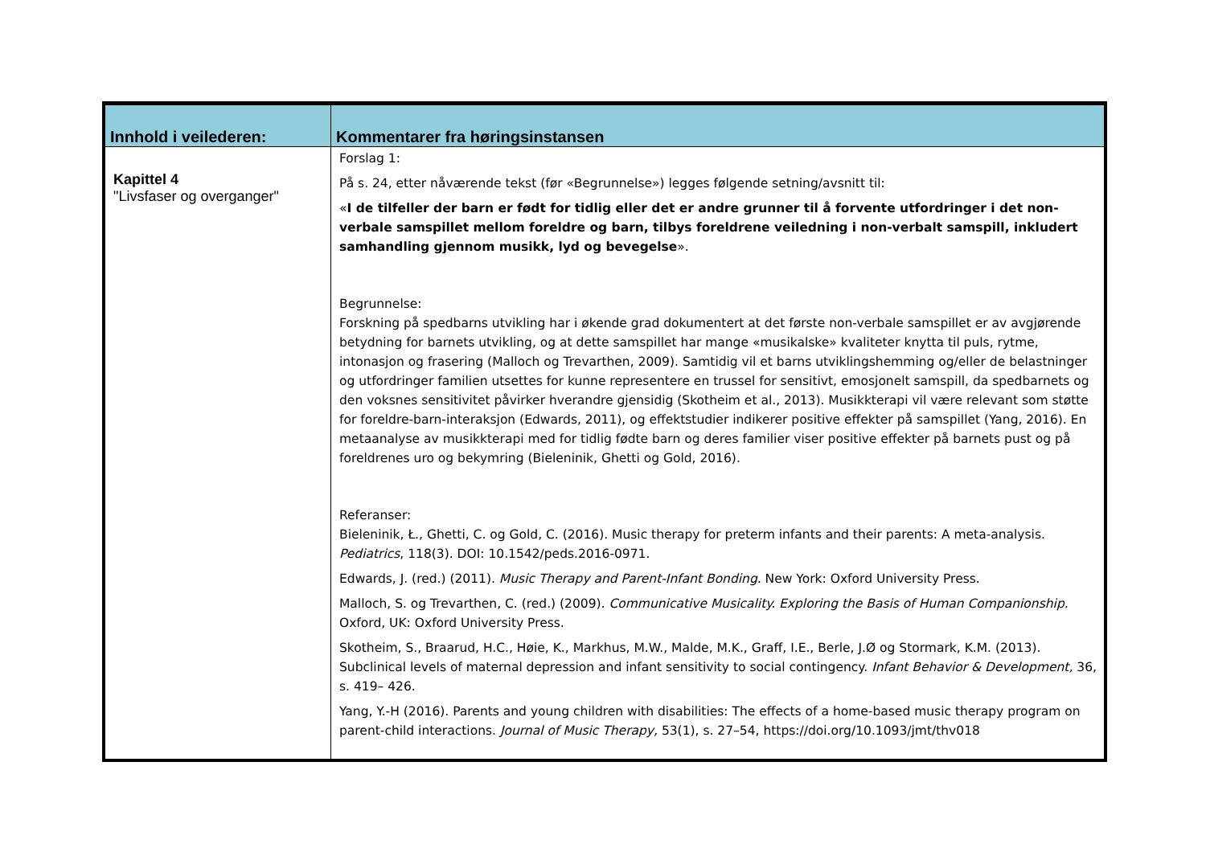| Innhold i veilederen: | Kommentarer fra høringsinstansen |
| --- | --- |
| Kapittel 4 "Livsfaser og overganger" | Forslag 1: På s. 24, etter nåværende tekst (før «Begrunnelse») legges følgende setning/avsnitt til: « I de tilfeller der barn er født for tidlig eller det er andre grunner til å forvente utfordringer i det non-verbale samspillet mellom foreldre og barn, tilbys foreldrene veiledning i non-verbalt samspill, inkludert samhandling gjennom musikk, lyd og bevegelse ». Begrunnelse: Forskning på spedbarns utvikling har i økende grad dokumentert at det første non-verbale samspillet er av avgjørende betydning for barnets utvikling, og at dette samspillet har mange «musikalske» kvaliteter knytta til puls, rytme, intonasjon og frasering (Malloch og Trevarthen, 2009). Samtidig vil et barns utviklingshemming og/eller de belastninger og utfordringer familien utsettes for kunne representere en trussel for sensitivt, emosjonelt samspill, da spedbarnets og den voksnes sensitivitet påvirker hverandre gjensidig (Skotheim et al., 2013). Musikkterapi vil være relevant som støtte for foreldre-barn-interaksjon (Edwards, 2011), og effektstudier indikerer positive effekter på samspillet (Yang, 2016). En metaanalyse av musikkterapi med for tidlig fødte barn og deres familier viser positive effekter på barnets pust og på foreldrenes uro og bekymring (Bieleninik, Ghetti og Gold, 2016). Referanser: Bieleninik, Ł., Ghetti, C. og Gold, C. (2016). Music therapy for preterm infants and their parents: A meta-analysis. Pediatrics , 118(3). DOI: 10.1542/peds.2016-0971. Edwards, J. (red.) (2011). Music Therapy and Parent-Infant Bonding. New York: Oxford University Press. Malloch, S. og Trevarthen, C. (red.) (2009). Communicative Musicality. Exploring the Basis of Human Companionship. Oxford, UK: Oxford University Press. Skotheim, S., Braarud, H.C., Høie, K., Markhus, M.W., Malde, M.K., Graff, I.E., Berle, J.Ø og Stormark, K.M. (2013). Subclinical levels of maternal depression and infant sensitivity to social contingency. Infant Behavior & Development, 36, s. 419– 426. Yang, Y.-H (2016). Parents and young children with disabilities: The effects of a home-based music therapy program on parent-child interactions. Journal of Music Therapy, 53(1), s. 27–54, https://doi.org/10.1093/jmt/thv018 |